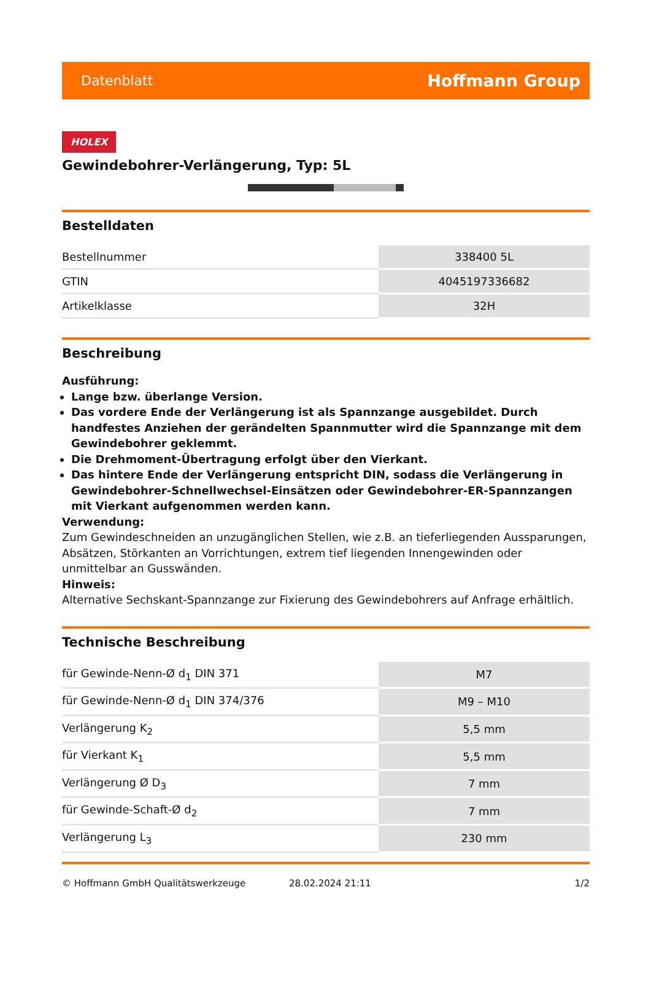Datenblatt Hoffmann Group
HOLEX
Gewindebohrer-Verlängerung, Typ: 5L
Bestelldaten
| Bestellnummer | 338400 5L |
| GTIN | 4045197336682 |
| Artikelklasse | 32H |
Beschreibung
Ausführung:
Lange bzw. überlange Version.
Das vordere Ende der Verlängerung ist als Spannzange ausgebildet. Durch handfestes Anziehen der gerändelten Spannmutter wird die Spannzange mit dem Gewindebohrer geklemmt.
Die Drehmoment-Übertragung erfolgt über den Vierkant.
Das hintere Ende der Verlängerung entspricht DIN, sodass die Verlängerung in Gewindebohrer-Schnellwechsel-Einsätzen oder Gewindebohrer-ER-Spannzangen mit Vierkant aufgenommen werden kann.
Verwendung:
Zum Gewindeschneiden an unzugänglichen Stellen, wie z.B. an tieferliegenden Aussparungen, Absätzen, Störkanten an Vorrichtungen, extrem tief liegenden Innengewinden oder unmittelbar an Gusswänden.
Hinweis:
Alternative Sechskant-Spannzange zur Fixierung des Gewindebohrers auf Anfrage erhältlich.
Technische Beschreibung
| für Gewinde-Nenn-Ø d<sub>1</sub> DIN 371 | M7 |
| für Gewinde-Nenn-Ø d<sub>1</sub> DIN 374/376 | M9 – M10 |
| Verlängerung K<sub>2</sub> | 5,5 mm |
| für Vierkant K<sub>1</sub> | 5,5 mm |
| Verlängerung Ø D<sub>3</sub> | 7 mm |
| für Gewinde-Schaft-Ø d<sub>2</sub> | 7 mm |
| Verlängerung L<sub>3</sub> | 230 mm |
© Hoffmann GmbH Qualitätswerkzeuge 28.02.2024 21:11 1/2